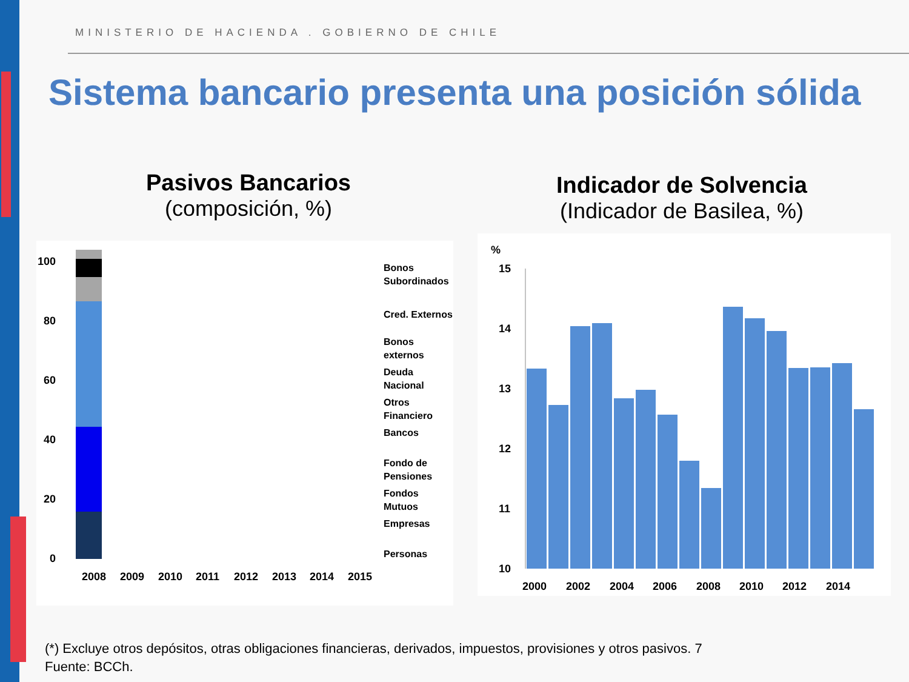MINISTERIO DE HACIENDA . GOBIERNO DE CHILE
Sistema bancario presenta una posición sólida
Pasivos Bancarios
(composición, %)
Indicador de Solvencia
(Indicador de Basilea, %)
100
80
60
40
20
0
2008
2009
2010
2011
2012
2013
2014
2015
Bonos
Subordinados
Cred. Externos
Bonos
externos
Deuda
Nacional
Otros
Financiero
Bancos
Fondo de
Pensiones
Fondos
Mutuos
Empresas
Personas
%
15
14
13
12
11
10
2000
2002
2004
2006
2008
2010
2012
2014
(*) Excluye otros depósitos, otras obligaciones financieras, derivados, impuestos, provisiones y otros pasivos. 7
Fuente: BCCh.